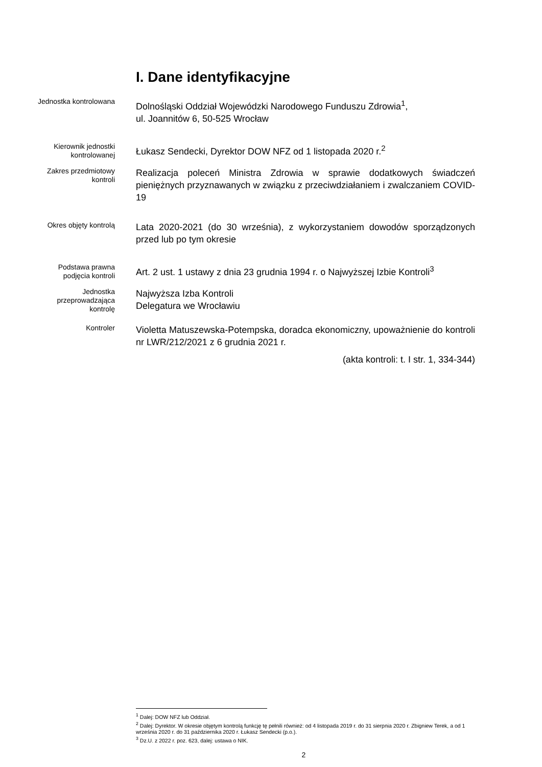I. Dane identyfikacyjne
Jednostka kontrolowana
Dolnośląski Oddział Wojewódzki Narodowego Funduszu Zdrowia<sup>1</sup>,
ul. Joannitów 6, 50-525 Wrocław
Kierownik jednostki kontrolowanej
Łukasz Sendecki, Dyrektor DOW NFZ od 1 listopada 2020 r.<sup>2</sup>
Zakres przedmiotowy kontroli
Realizacja poleceń Ministra Zdrowia w sprawie dodatkowych świadczeń pieniężnych przyznawanych w związku z przeciwdziałaniem i zwalczaniem COVID-19
Okres objęty kontrolą
Lata 2020-2021 (do 30 września), z wykorzystaniem dowodów sporządzonych przed lub po tym okresie
Podstawa prawna podjęcia kontroli
Art. 2 ust. 1 ustawy z dnia 23 grudnia 1994 r. o Najwyższej Izbie Kontroli<sup>3</sup>
Jednostka przeprowadzająca kontrolę
Najwyższa Izba Kontroli
Delegatura we Wrocławiu
Kontroler
Violetta Matuszewska-Potempska, doradca ekonomiczny, upoważnienie do kontroli nr LWR/212/2021 z 6 grudnia 2021 r.
(akta kontroli: t. I str. 1, 334-344)
<sup>1</sup> Dalej: DOW NFZ lub Oddział.
<sup>2</sup> Dalej: Dyrektor. W okresie objętym kontrolą funkcję tę pełnili również: od 4 listopada 2019 r. do 31 sierpnia 2020 r. Zbigniew Terek, a od 1 września 2020 r. do 31 października 2020 r. Łukasz Sendecki (p.o.).
<sup>3</sup> Dz.U. z 2022 r. poz. 623, dalej: ustawa o NIK.
2